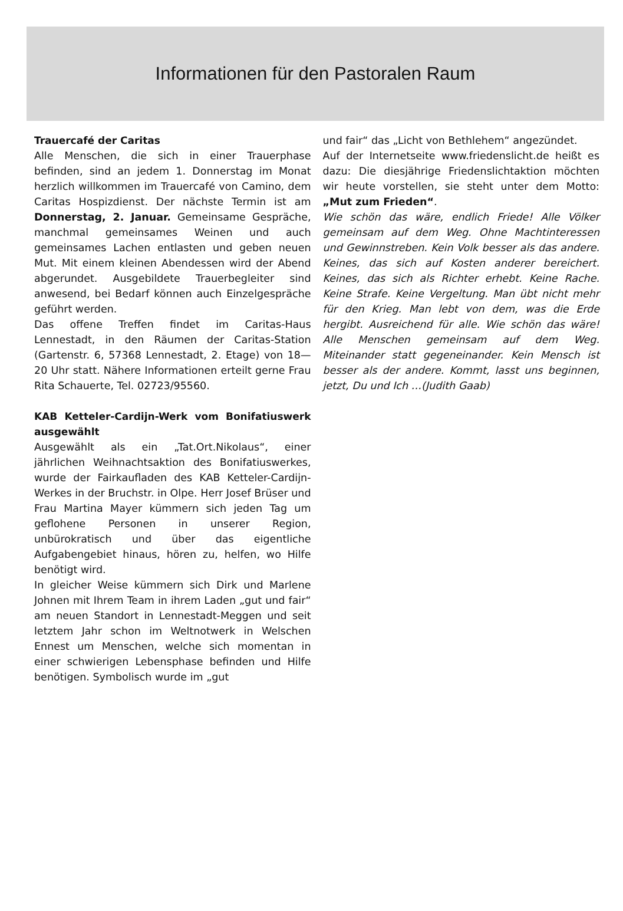Informationen für den Pastoralen Raum
Trauercafé der Caritas
Alle Menschen, die sich in einer Trauerphase befinden, sind an jedem 1. Donnerstag im Monat herzlich willkommen im Trauercafé von Camino, dem Caritas Hospizdienst. Der nächste Termin ist am Donnerstag, 2. Januar. Gemeinsame Gespräche, manchmal gemeinsames Weinen und auch gemeinsames Lachen entlasten und geben neuen Mut. Mit einem kleinen Abendessen wird der Abend abgerundet. Ausgebildete Trauerbegleiter sind anwesend, bei Bedarf können auch Einzelgespräche geführt werden.
Das offene Treffen findet im Caritas-Haus Lennestadt, in den Räumen der Caritas-Station (Gartenstr. 6, 57368 Lennestadt, 2. Etage) von 18—20 Uhr statt. Nähere Informationen erteilt gerne Frau Rita Schauerte, Tel. 02723/95560.
KAB Ketteler-Cardijn-Werk vom Bonifatiuswerk ausgewählt
Ausgewählt als ein „Tat.Ort.Nikolaus“, einer jährlichen Weihnachtsaktion des Bonifatiuswerkes, wurde der Fairkaufladen des KAB Ketteler-Cardijn-Werkes in der Bruchstr. in Olpe. Herr Josef Brüser und Frau Martina Mayer kümmern sich jeden Tag um geflohene Personen in unserer Region, unbürokratisch und über das eigentliche Aufgabengebiet hinaus, hören zu, helfen, wo Hilfe benötigt wird.
In gleicher Weise kümmern sich Dirk und Marlene Johnen mit Ihrem Team in ihrem Laden „gut und fair“ am neuen Standort in Lennestadt-Meggen und seit letztem Jahr schon im Weltnotwerk in Welschen Ennest um Menschen, welche sich momentan in einer schwierigen Lebensphase befinden und Hilfe benötigen. Symbolisch wurde im „gut
und fair“ das „Licht von Bethlehem“ angezündet.
Auf der Internetseite www.friedenslicht.de heißt es dazu: Die diesjährige Friedenslichtaktion möchten wir heute vorstellen, sie steht unter dem Motto: „Mut zum Frieden“.
Wie schön das wäre, endlich Friede! Alle Völker gemeinsam auf dem Weg. Ohne Machtinteressen und Gewinnstreben. Kein Volk besser als das andere. Keines, das sich auf Kosten anderer bereichert. Keines, das sich als Richter erhebt. Keine Rache. Keine Strafe. Keine Vergeltung. Man übt nicht mehr für den Krieg. Man lebt von dem, was die Erde hergibt. Ausreichend für alle. Wie schön das wäre! Alle Menschen gemeinsam auf dem Weg. Miteinander statt gegeneinander. Kein Mensch ist besser als der andere. Kommt, lasst uns beginnen, jetzt, Du und Ich …(Judith Gaab)